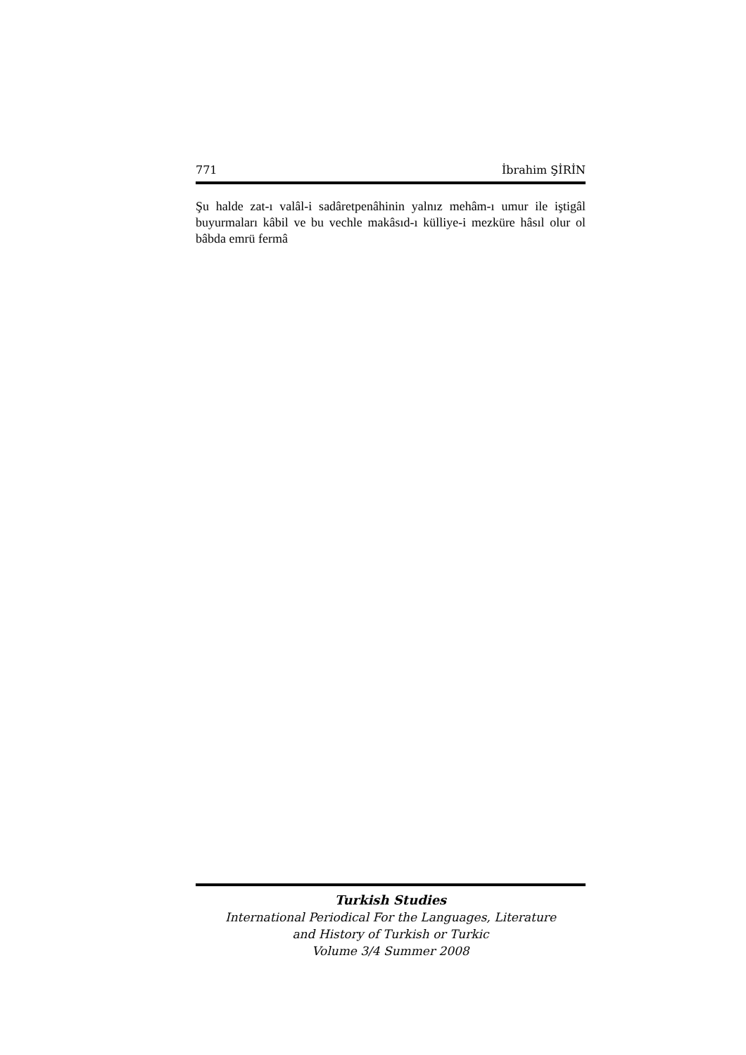771 İbrahim ŞİRİN
Şu halde zat-ı valâl-i sadâretpenâhinin yalnız mehâm-ı umur ile iştigâl buyurmaları kâbil ve bu vechle makâsıd-ı külliye-i mezküre hâsıl olur ol bâbda emrü fermâ
Turkish Studies
International Periodical For the Languages, Literature
and History of Turkish or Turkic
Volume 3/4 Summer 2008